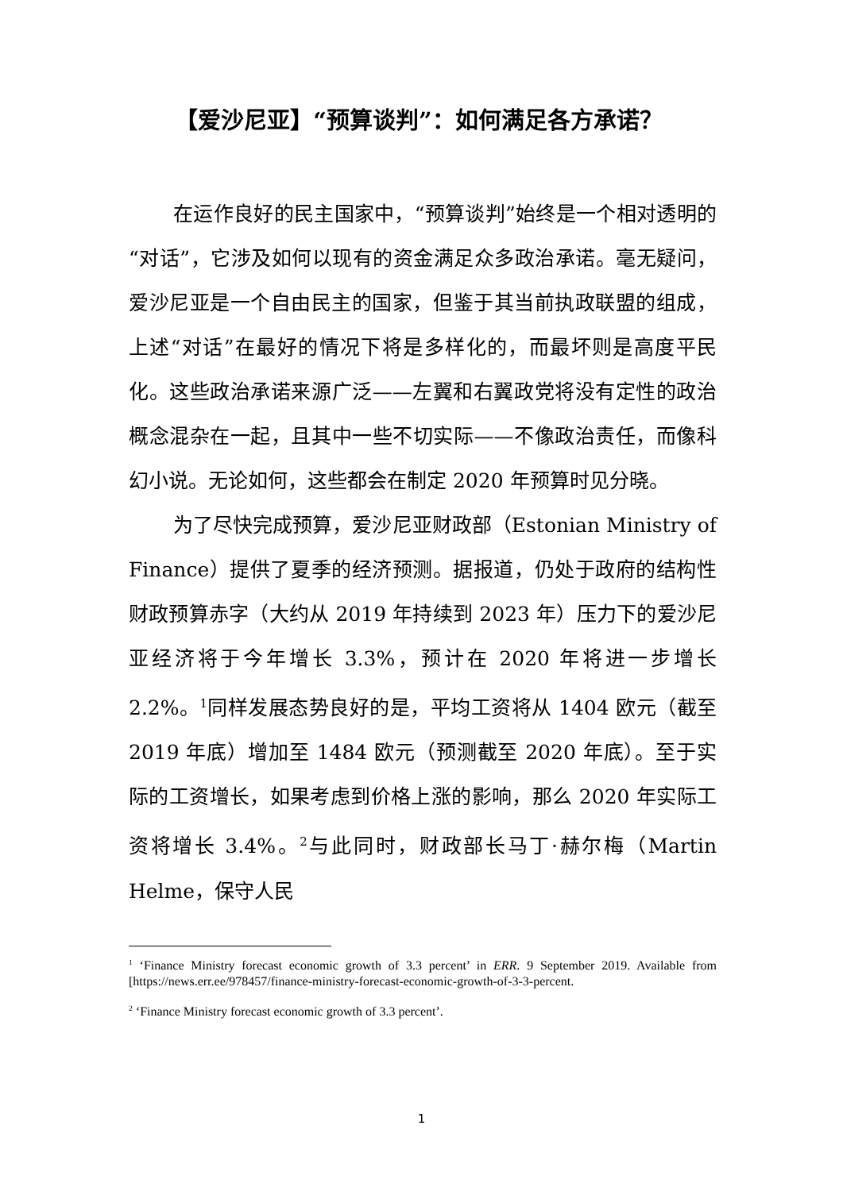【爱沙尼亚】“预算谈判”：如何满足各方承诺？
在运作良好的民主国家中，“预算谈判”始终是一个相对透明的“对话”，它涉及如何以现有的资金满足众多政治承诺。毫无疑问，爱沙尼亚是一个自由民主的国家，但鉴于其当前执政联盟的组成，上述“对话”在最好的情况下将是多样化的，而最坏则是高度平民化。这些政治承诺来源广泛——左翼和右翼政党将没有定性的政治概念混杂在一起，且其中一些不切实际——不像政治责任，而像科幻小说。无论如何，这些都会在制定 2020 年预算时见分晓。
为了尽快完成预算，爱沙尼亚财政部（Estonian Ministry of Finance）提供了夏季的经济预测。据报道，仍处于政府的结构性财政预算赤字（大约从 2019 年持续到 2023 年）压力下的爱沙尼亚经济将于今年增长 3.3%，预计在 2020 年将进一步增长 2.2%。<sup>1</sup>同样发展态势良好的是，平均工资将从 1404 欧元（截至 2019 年底）增加至 1484 欧元（预测截至 2020 年底）。至于实际的工资增长，如果考虑到价格上涨的影响，那么 2020 年实际工资将增长 3.4%。<sup>2</sup>与此同时，财政部长马丁·赫尔梅（Martin Helme，保守人民
<sup>1</sup> ‘Finance Ministry forecast economic growth of 3.3 percent’ in ERR. 9 September 2019. Available from [https://news.err.ee/978457/finance-ministry-forecast-economic-growth-of-3-3-percent.
<sup>2</sup> ‘Finance Ministry forecast economic growth of 3.3 percent’.
1